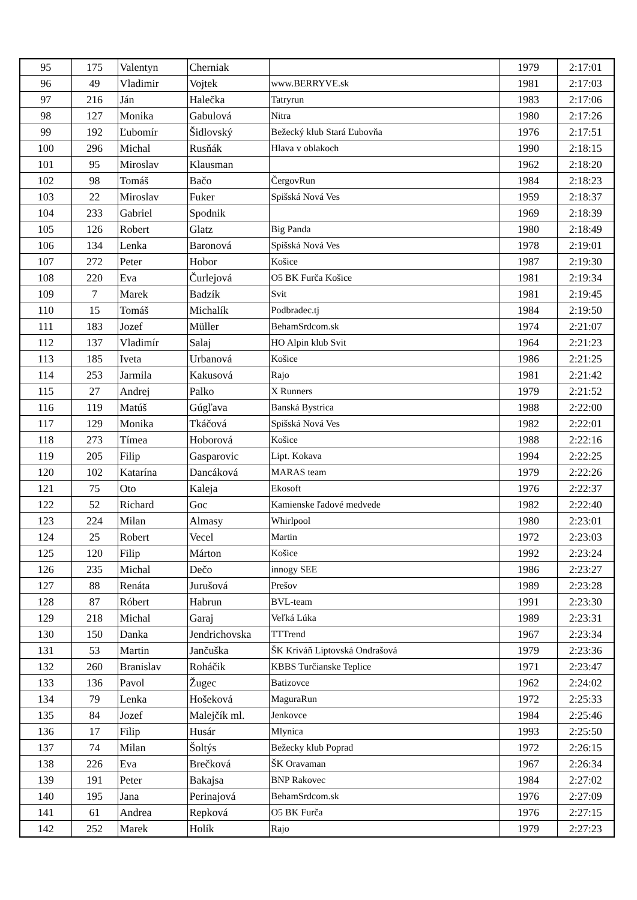| 95 | 175 | Valentyn | Cherniak | | 1979 | 2:17:01 |
| 96 | 49 | Vladimir | Vojtek | www.BERRYVE.sk | 1981 | 2:17:03 |
| 97 | 216 | Ján | Halečka | Tatryrun | 1983 | 2:17:06 |
| 98 | 127 | Monika | Gabulová | Nitra | 1980 | 2:17:26 |
| 99 | 192 | Ľubomír | Šidlovský | Bežecký klub Stará Ľubovňa | 1976 | 2:17:51 |
| 100 | 296 | Michal | Rusňák | Hlava v oblakoch | 1990 | 2:18:15 |
| 101 | 95 | Miroslav | Klausman | | 1962 | 2:18:20 |
| 102 | 98 | Tomáš | Bačo | ČergovRun | 1984 | 2:18:23 |
| 103 | 22 | Miroslav | Fuker | Spišská Nová Ves | 1959 | 2:18:37 |
| 104 | 233 | Gabriel | Spodnik | | 1969 | 2:18:39 |
| 105 | 126 | Robert | Glatz | Big Panda | 1980 | 2:18:49 |
| 106 | 134 | Lenka | Baronová | Spišská Nová Ves | 1978 | 2:19:01 |
| 107 | 272 | Peter | Hobor | Košice | 1987 | 2:19:30 |
| 108 | 220 | Eva | Čurlejová | O5 BK Furča Košice | 1981 | 2:19:34 |
| 109 | 7 | Marek | Badzík | Svit | 1981 | 2:19:45 |
| 110 | 15 | Tomáš | Michalík | Podbradec.tj | 1984 | 2:19:50 |
| 111 | 183 | Jozef | Müller | BehamSrdcom.sk | 1974 | 2:21:07 |
| 112 | 137 | Vladimír | Salaj | HO Alpin klub Svit | 1964 | 2:21:23 |
| 113 | 185 | Iveta | Urbanová | Košice | 1986 | 2:21:25 |
| 114 | 253 | Jarmila | Kakusová | Rajo | 1981 | 2:21:42 |
| 115 | 27 | Andrej | Palko | X Runners | 1979 | 2:21:52 |
| 116 | 119 | Matúš | Gúgľava | Banská Bystrica | 1988 | 2:22:00 |
| 117 | 129 | Monika | Tkáčová | Spišská Nová Ves | 1982 | 2:22:01 |
| 118 | 273 | Tímea | Hoborová | Košice | 1988 | 2:22:16 |
| 119 | 205 | Filip | Gasparovic | Lipt. Kokava | 1994 | 2:22:25 |
| 120 | 102 | Katarína | Dancáková | MARAS team | 1979 | 2:22:26 |
| 121 | 75 | Oto | Kaleja | Ekosoft | 1976 | 2:22:37 |
| 122 | 52 | Richard | Goc | Kamienske ľadové medvede | 1982 | 2:22:40 |
| 123 | 224 | Milan | Almasy | Whirlpool | 1980 | 2:23:01 |
| 124 | 25 | Robert | Vecel | Martin | 1972 | 2:23:03 |
| 125 | 120 | Filip | Márton | Košice | 1992 | 2:23:24 |
| 126 | 235 | Michal | Dečo | innogy SEE | 1986 | 2:23:27 |
| 127 | 88 | Renáta | Jurušová | Prešov | 1989 | 2:23:28 |
| 128 | 87 | Róbert | Habrun | BVL-team | 1991 | 2:23:30 |
| 129 | 218 | Michal | Garaj | Veľká Lúka | 1989 | 2:23:31 |
| 130 | 150 | Danka | Jendrichovska | TTTrend | 1967 | 2:23:34 |
| 131 | 53 | Martin | Jančuška | ŠK Kriváň Liptovská Ondrašová | 1979 | 2:23:36 |
| 132 | 260 | Branislav | Roháčik | KBBS Turčianske Teplice | 1971 | 2:23:47 |
| 133 | 136 | Pavol | Žugec | Batizovce | 1962 | 2:24:02 |
| 134 | 79 | Lenka | Hošeková | MaguraRun | 1972 | 2:25:33 |
| 135 | 84 | Jozef | Malejčík ml. | Jenkovce | 1984 | 2:25:46 |
| 136 | 17 | Filip | Husár | Mlynica | 1993 | 2:25:50 |
| 137 | 74 | Milan | Šoltýs | Bežecky klub Poprad | 1972 | 2:26:15 |
| 138 | 226 | Eva | Brečková | ŠK Oravaman | 1967 | 2:26:34 |
| 139 | 191 | Peter | Bakajsa | BNP Rakovec | 1984 | 2:27:02 |
| 140 | 195 | Jana | Perinajová | BehamSrdcom.sk | 1976 | 2:27:09 |
| 141 | 61 | Andrea | Repková | O5 BK Furča | 1976 | 2:27:15 |
| 142 | 252 | Marek | Holík | Rajo | 1979 | 2:27:23 |